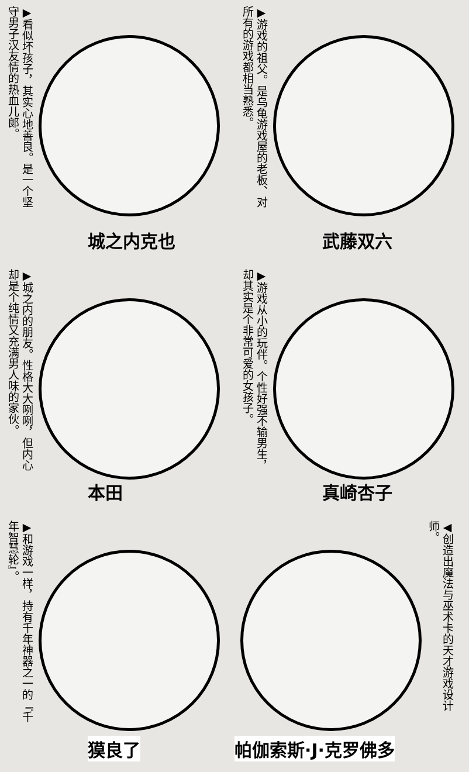▶看似坏孩子，其实心地善良。是一个坚守男子汉友情的热血儿郎。
城之内克也
▶游戏的祖父。是乌龟游戏屋的老板、对所有的游戏都相当熟悉。
武藤双六
▶城之内的朋友。性格大大咧咧，但内心却是个纯情又充满男人味的家伙。
本田
▶游戏从小的玩伴。个性好强不输男生，却其实是个非常可爱的女孩子。
真崎杏子
▶和游戏一样，持有千年神器之一的『千年智慧轮』。
獏良了
◀创造出魔法与巫术卡的天才游戏设计师。
帕伽索斯·J·克罗佛多